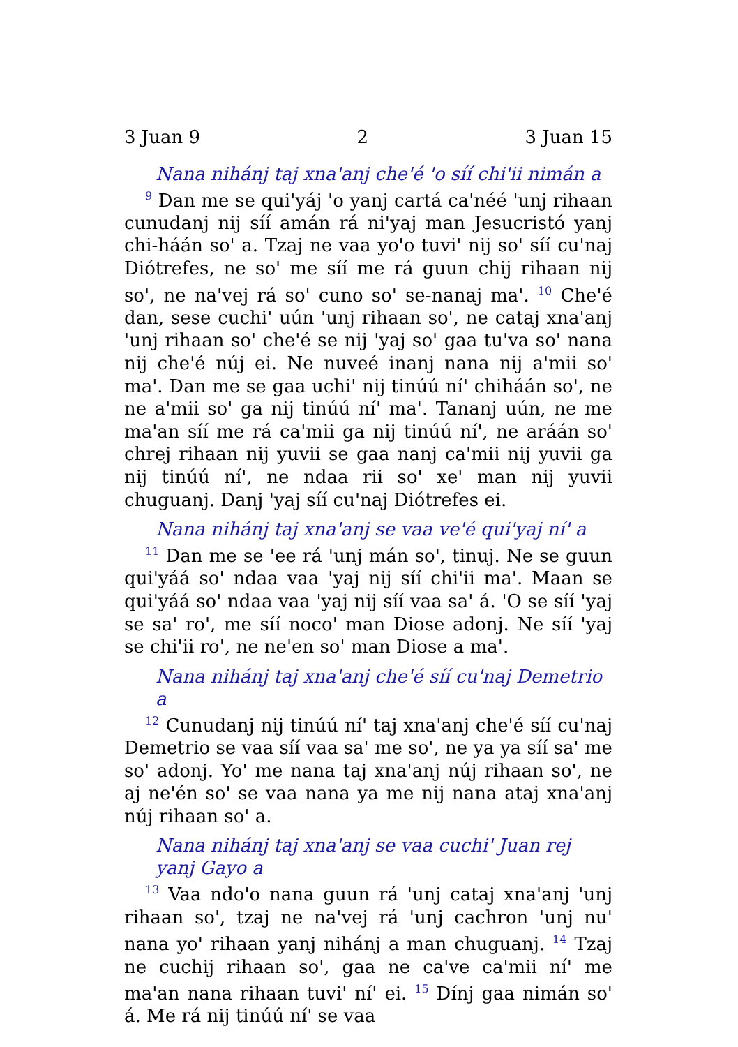3 Juan 9 2 3 Juan 15
Nana nihánj taj xna'anj che'é 'o síí chi'ii nimán a
<sup>9</sup> Dan me se qui'yáj 'o yanj cartá ca'néé 'unj rihaan cunudanj nij síí amán rá ni'yaj man Jesucristó yanj chi-háán so' a. Tzaj ne vaa yo'o tuvi' nij so' síí cu'naj Diótrefes, ne so' me síí me rá guun chij rihaan nij so', ne na'vej rá so' cuno so' se-nanaj ma'. <sup>10</sup> Che'é dan, sese cuchi' uún 'unj rihaan so', ne cataj xna'anj 'unj rihaan so' che'é se nij 'yaj so' gaa tu'va so' nana nij che'é núj ei. Ne nuveé inanj nana nij a'mii so' ma'. Dan me se gaa uchi' nij tinúú ní' chiháán so', ne ne a'mii so' ga nij tinúú ní' ma'. Tananj uún, ne me ma'an síí me rá ca'mii ga nij tinúú ní', ne aráán so' chrej rihaan nij yuvii se gaa nanj ca'mii nij yuvii ga nij tinúú ní', ne ndaa rii so' xe' man nij yuvii chuguanj. Danj 'yaj síí cu'naj Diótrefes ei.
Nana nihánj taj xna'anj se vaa ve'é qui'yaj ní' a
<sup>11</sup> Dan me se 'ee rá 'unj mán so', tinuj. Ne se guun qui'yáá so' ndaa vaa 'yaj nij síí chi'ii ma'. Maan se qui'yáá so' ndaa vaa 'yaj nij síí vaa sa' á. 'O se síí 'yaj se sa' ro', me síí noco' man Diose adonj. Ne síí 'yaj se chi'ii ro', ne ne'en so' man Diose a ma'.
Nana nihánj taj xna'anj che'é síí cu'naj Demetrio a
<sup>12</sup> Cunudanj nij tinúú ní' taj xna'anj che'é síí cu'naj Demetrio se vaa síí vaa sa' me so', ne ya ya síí sa' me so' adonj. Yo' me nana taj xna'anj núj rihaan so', ne aj ne'én so' se vaa nana ya me nij nana ataj xna'anj núj rihaan so' a.
Nana nihánj taj xna'anj se vaa cuchi' Juan rej yanj Gayo a
<sup>13</sup> Vaa ndo'o nana guun rá 'unj cataj xna'anj 'unj rihaan so', tzaj ne na'vej rá 'unj cachron 'unj nu' nana yo' rihaan yanj nihánj a man chuguanj. <sup>14</sup> Tzaj ne cuchij rihaan so', gaa ne ca've ca'mii ní' me ma'an nana rihaan tuvi' ní' ei. <sup>15</sup> Dínj gaa nimán so' á. Me rá nij tinúú ní' se vaa